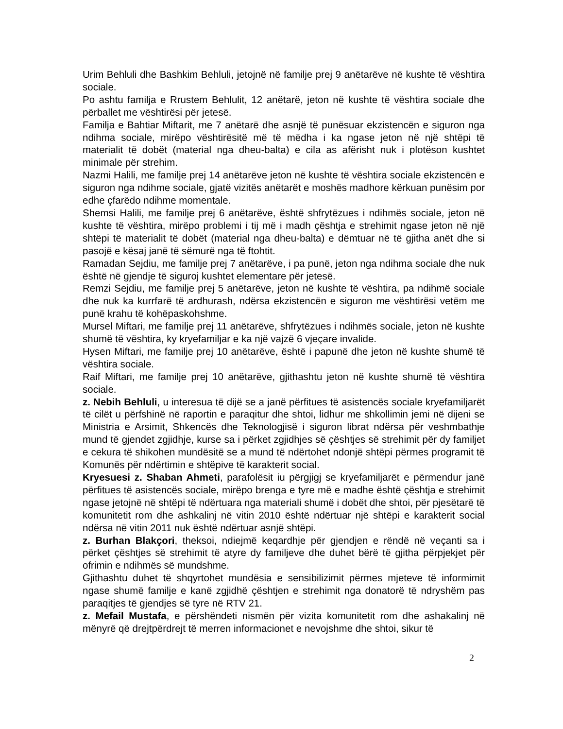Urim Behluli dhe Bashkim Behluli, jetojnë në familje prej 9 anëtarëve në kushte të vështira sociale.
Po ashtu familja e Rrustem Behlulit, 12 anëtarë, jeton në kushte të vështira sociale dhe përballet me vështirësi për jetesë.
Familja e Bahtiar Miftarit, me 7 anëtarë dhe asnjë të punësuar ekzistencën e siguron nga ndihma sociale, mirëpo vështirësitë më të mëdha i ka ngase jeton në një shtëpi të materialit të dobët (material nga dheu-balta) e cila as afërisht nuk i plotëson kushtet minimale për strehim.
Nazmi Halili, me familje prej 14 anëtarëve jeton në kushte të vështira sociale ekzistencën e siguron nga ndihme sociale, gjatë vizitës anëtarët e moshës madhore kërkuan punësim por edhe çfarëdo ndihme momentale.
Shemsi Halili, me familje prej 6 anëtarëve, është shfrytëzues i ndihmës sociale, jeton në kushte të vështira, mirëpo problemi i tij më i madh çështja e strehimit ngase jeton në një shtëpi të materialit të dobët (material nga dheu-balta) e dëmtuar në të gjitha anët dhe si pasojë e kësaj janë të sëmurë nga të ftohtit.
Ramadan Sejdiu, me familje prej 7 anëtarëve, i pa punë, jeton nga ndihma sociale dhe nuk është në gjendje të siguroj kushtet elementare për jetesë.
Remzi Sejdiu, me familje prej 5 anëtarëve, jeton në kushte të vështira, pa ndihmë sociale dhe nuk ka kurrfarë të ardhurash, ndërsa ekzistencën e siguron me vështirësi vetëm me punë krahu të kohëpaskohshme.
Mursel Miftari, me familje prej 11 anëtarëve, shfrytëzues i ndihmës sociale, jeton në kushte shumë të vështira, ky kryefamiljar e ka një vajzë 6 vjeçare invalide.
Hysen Miftari, me familje prej 10 anëtarëve, është i papunë dhe jeton në kushte shumë të vështira sociale.
Raif Miftari, me familje prej 10 anëtarëve, gjithashtu jeton në kushte shumë të vështira sociale.
z. Nebih Behluli, u interesua të dijë se a janë përfitues të asistencës sociale kryefamiljarët të cilët u përfshinë në raportin e paraqitur dhe shtoi, lidhur me shkollimin jemi në dijeni se Ministria e Arsimit, Shkencës dhe Teknologjisë i siguron librat ndërsa për veshmbathje mund të gjendet zgjidhje, kurse sa i përket zgjidhjes së çështjes së strehimit për dy familjet e cekura të shikohen mundësitë se a mund të ndërtohet ndonjë shtëpi përmes programit të Komunës për ndërtimin e shtëpive të karakterit social.
Kryesuesi z. Shaban Ahmeti, parafolësit iu përgjigj se kryefamiljarët e përmendur janë përfitues të asistencës sociale, mirëpo brenga e tyre më e madhe është çështja e strehimit ngase jetojnë në shtëpi të ndërtuara nga materiali shumë i dobët dhe shtoi, për pjesëtarë të komunitetit rom dhe ashkalinj në vitin 2010 është ndërtuar një shtëpi e karakterit social ndërsa në vitin 2011 nuk është ndërtuar asnjë shtëpi.
z. Burhan Blakçori, theksoi, ndiejmë keqardhje për gjendjen e rëndë në veçanti sa i përket çështjes së strehimit të atyre dy familjeve dhe duhet bërë të gjitha përpjekjet për ofrimin e ndihmës së mundshme.
Gjithashtu duhet të shqyrtohet mundësia e sensibilizimit përmes mjeteve të informimit ngase shumë familje e kanë zgjidhë çështjen e strehimit nga donatorë të ndryshëm pas paraqitjes të gjendjes së tyre në RTV 21.
z. Mefail Mustafa, e përshëndeti nismën për vizita komunitetit rom dhe ashakalinj në mënyrë që drejtpërdrejt të merren informacionet e nevojshme dhe shtoi, sikur të
2